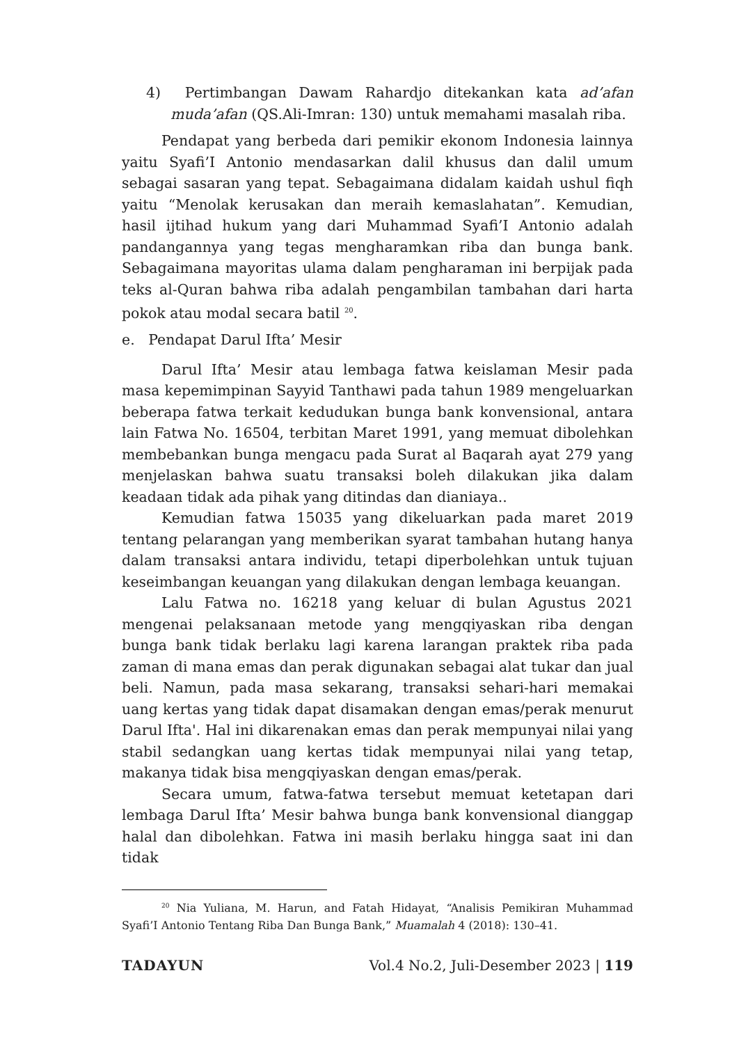4) Pertimbangan Dawam Rahardjo ditekankan kata ad’afan muda’afan (QS.Ali-Imran: 130) untuk memahami masalah riba.
Pendapat yang berbeda dari pemikir ekonom Indonesia lainnya yaitu Syafi’I Antonio mendasarkan dalil khusus dan dalil umum sebagai sasaran yang tepat. Sebagaimana didalam kaidah ushul fiqh yaitu “Menolak kerusakan dan meraih kemaslahatan”. Kemudian, hasil ijtihad hukum yang dari Muhammad Syafi’I Antonio adalah pandangannya yang tegas mengharamkan riba dan bunga bank. Sebagaimana mayoritas ulama dalam pengharaman ini berpijak pada teks al-Quran bahwa riba adalah pengambilan tambahan dari harta pokok atau modal secara batil <sup>20</sup>.
e. Pendapat Darul Ifta’ Mesir
Darul Ifta’ Mesir atau lembaga fatwa keislaman Mesir pada masa kepemimpinan Sayyid Tanthawi pada tahun 1989 mengeluarkan beberapa fatwa terkait kedudukan bunga bank konvensional, antara lain Fatwa No. 16504, terbitan Maret 1991, yang memuat dibolehkan membebankan bunga mengacu pada Surat al Baqarah ayat 279 yang menjelaskan bahwa suatu transaksi boleh dilakukan jika dalam keadaan tidak ada pihak yang ditindas dan dianiaya..
Kemudian fatwa 15035 yang dikeluarkan pada maret 2019 tentang pelarangan yang memberikan syarat tambahan hutang hanya dalam transaksi antara individu, tetapi diperbolehkan untuk tujuan keseimbangan keuangan yang dilakukan dengan lembaga keuangan.
Lalu Fatwa no. 16218 yang keluar di bulan Agustus 2021 mengenai pelaksanaan metode yang mengqiyaskan riba dengan bunga bank tidak berlaku lagi karena larangan praktek riba pada zaman di mana emas dan perak digunakan sebagai alat tukar dan jual beli. Namun, pada masa sekarang, transaksi sehari-hari memakai uang kertas yang tidak dapat disamakan dengan emas/perak menurut Darul Ifta'. Hal ini dikarenakan emas dan perak mempunyai nilai yang stabil sedangkan uang kertas tidak mempunyai nilai yang tetap, makanya tidak bisa mengqiyaskan dengan emas/perak.
Secara umum, fatwa-fatwa tersebut memuat ketetapan dari lembaga Darul Ifta’ Mesir bahwa bunga bank konvensional dianggap halal dan dibolehkan. Fatwa ini masih berlaku hingga saat ini dan tidak
<sup>20</sup> Nia Yuliana, M. Harun, and Fatah Hidayat, “Analisis Pemikiran Muhammad Syafi’I Antonio Tentang Riba Dan Bunga Bank,” Muamalah 4 (2018): 130–41.
TADAYUN Vol.4 No.2, Juli-Desember 2023 | 119